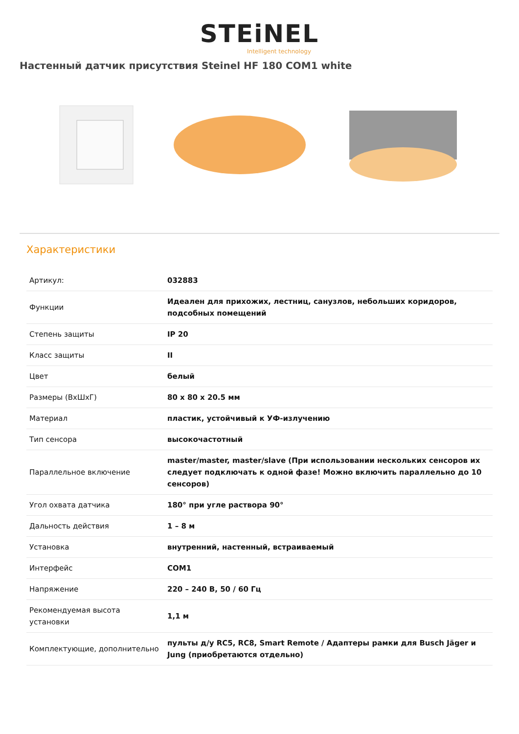STEiNEL
Intelligent technology
Настенный датчик присутствия Steinel HF 180 COM1 white
Характеристики
| Артикул: | 032883 |
| Функции | Идеален для прихожих, лестниц, санузлов, небольших коридоров, подсобных помещений |
| Степень защиты | IP 20 |
| Класс защиты | II |
| Цвет | белый |
| Размеры (ВхШхГ) | 80 x 80 x 20.5 мм |
| Материал | пластик, устойчивый к УФ-излучению |
| Тип сенсора | высокочастотный |
| Параллельное включение | master/master, master/slave (При использовании нескольких сенсоров их следует подключать к одной фазе! Можно включить параллельно до 10 сенсоров) |
| Угол охвата датчика | 180° при угле раствора 90° |
| Дальность действия | 1 – 8 м |
| Установка | внутренний, настенный, встраиваемый |
| Интерфейс | COM1 |
| Напряжение | 220 – 240 В, 50 / 60 Гц |
| Рекомендуемая высота установки | 1,1 м |
| Комплектующие, дополнительно | пульты д/у RC5, RC8, Smart Remote / Адаптеры рамки для Busch Jäger и Jung (приобретаются отдельно) |